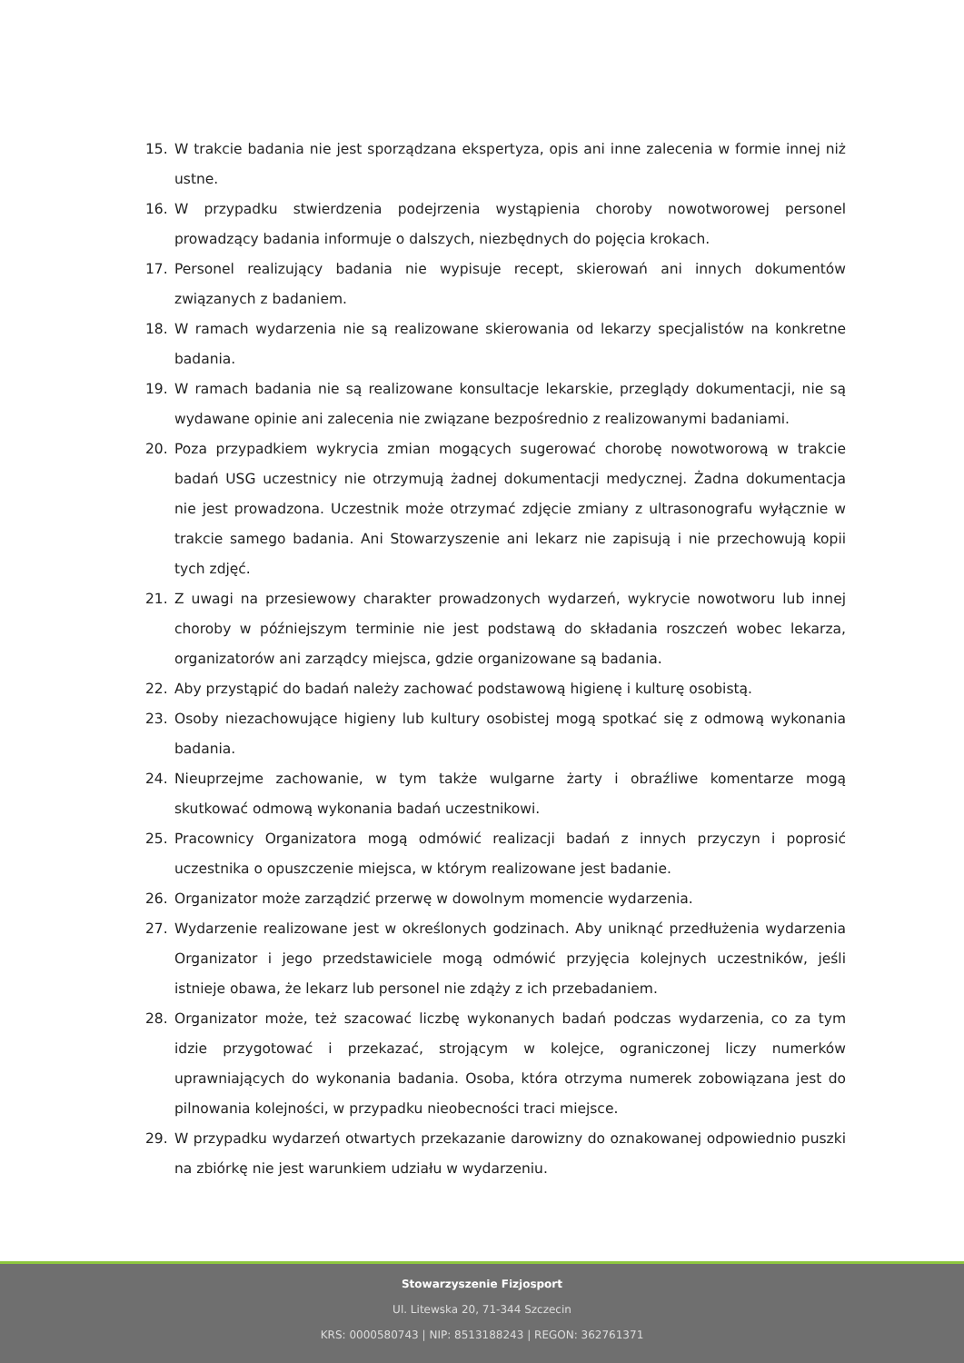15. W trakcie badania nie jest sporządzana ekspertyza, opis ani inne zalecenia w formie innej niż ustne.
16. W przypadku stwierdzenia podejrzenia wystąpienia choroby nowotworowej personel prowadzący badania informuje o dalszych, niezbędnych do pojęcia krokach.
17. Personel realizujący badania nie wypisuje recept, skierowań ani innych dokumentów związanych z badaniem.
18. W ramach wydarzenia nie są realizowane skierowania od lekarzy specjalistów na konkretne badania.
19. W ramach badania nie są realizowane konsultacje lekarskie, przeglądy dokumentacji, nie są wydawane opinie ani zalecenia nie związane bezpośrednio z realizowanymi badaniami.
20. Poza przypadkiem wykrycia zmian mogących sugerować chorobę nowotworową w trakcie badań USG uczestnicy nie otrzymują żadnej dokumentacji medycznej. Żadna dokumentacja nie jest prowadzona. Uczestnik może otrzymać zdjęcie zmiany z ultrasonografu wyłącznie w trakcie samego badania. Ani Stowarzyszenie ani lekarz nie zapisują i nie przechowują kopii tych zdjęć.
21. Z uwagi na przesiewowy charakter prowadzonych wydarzeń, wykrycie nowotworu lub innej choroby w późniejszym terminie nie jest podstawą do składania roszczeń wobec lekarza, organizatorów ani zarządcy miejsca, gdzie organizowane są badania.
22. Aby przystąpić do badań należy zachować podstawową higienę i kulturę osobistą.
23. Osoby niezachowujące higieny lub kultury osobistej mogą spotkać się z odmową wykonania badania.
24. Nieuprzejme zachowanie, w tym także wulgarne żarty i obraźliwe komentarze mogą skutkować odmową wykonania badań uczestnikowi.
25. Pracownicy Organizatora mogą odmówić realizacji badań z innych przyczyn i poprosić uczestnika o opuszczenie miejsca, w którym realizowane jest badanie.
26. Organizator może zarządzić przerwę w dowolnym momencie wydarzenia.
27. Wydarzenie realizowane jest w określonych godzinach. Aby uniknąć przedłużenia wydarzenia Organizator i jego przedstawiciele mogą odmówić przyjęcia kolejnych uczestników, jeśli istnieje obawa, że lekarz lub personel nie zdąży z ich przebadaniem.
28. Organizator może, też szacować liczbę wykonanych badań podczas wydarzenia, co za tym idzie przygotować i przekazać, strojącym w kolejce, ograniczonej liczy numerków uprawniających do wykonania badania. Osoba, która otrzyma numerek zobowiązana jest do pilnowania kolejności, w przypadku nieobecności traci miejsce.
29. W przypadku wydarzeń otwartych przekazanie darowizny do oznakowanej odpowiednio puszki na zbiórkę nie jest warunkiem udziału w wydarzeniu.
Stowarzyszenie Fizjosport
Ul. Litewska 20, 71-344 Szczecin
KRS: 0000580743 | NIP: 8513188243 | REGON: 362761371